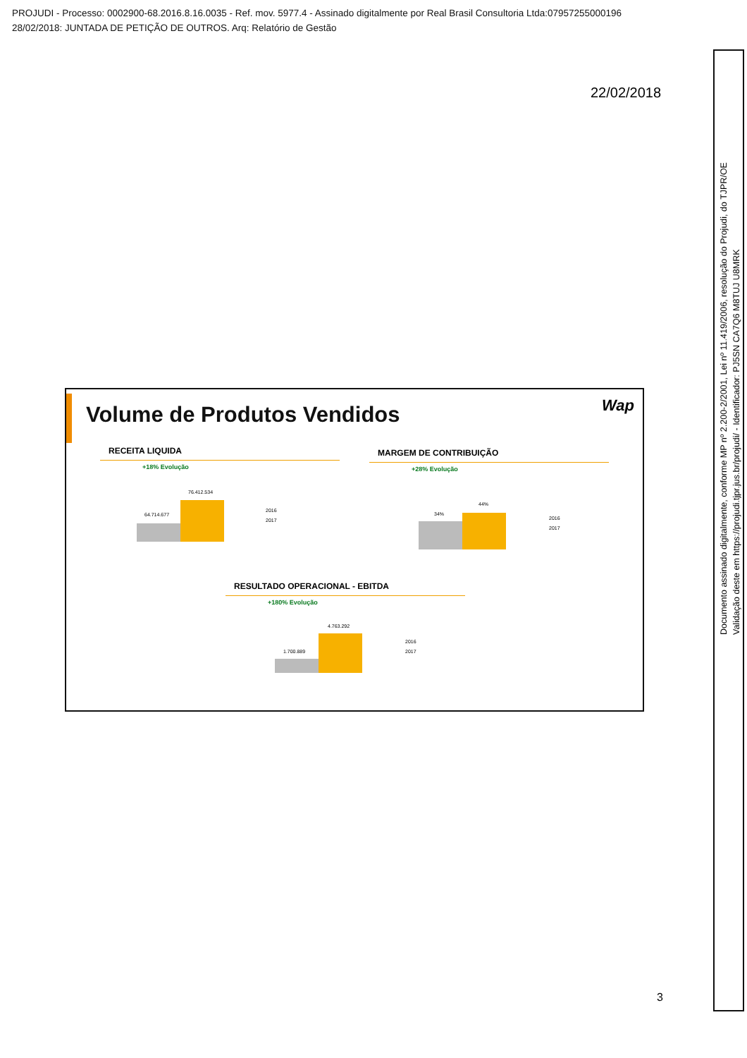PROJUDI - Processo: 0002900-68.2016.8.16.0035 - Ref. mov. 5977.4 - Assinado digitalmente por Real Brasil Consultoria Ltda:07957255000196
28/02/2018: JUNTADA DE PETIÇÃO DE OUTROS. Arq: Relatório de Gestão
22/02/2018
Volume de Produtos Vendidos Wap
RECEITA LIQUIDA
+18% Evolução
64.714.677
76.412.534
2016
2017
MARGEM DE CONTRIBUIÇÃO
+28% Evolução
34%
44%
2016
2017
RESULTADO OPERACIONAL - EBITDA
+180% Evolução
1.700.889
4.763.292
2016
2017
Documento assinado digitalmente, conforme MP nº 2.200-2/2001, Lei nº 11.419/2006, resolução do Projudi, do TJPR/OE
Validação deste em https://projudi.tjpr.jus.br/projudi/ - Identificador: PJ5SN CA7Q6 M8TUJ U8MRK
3